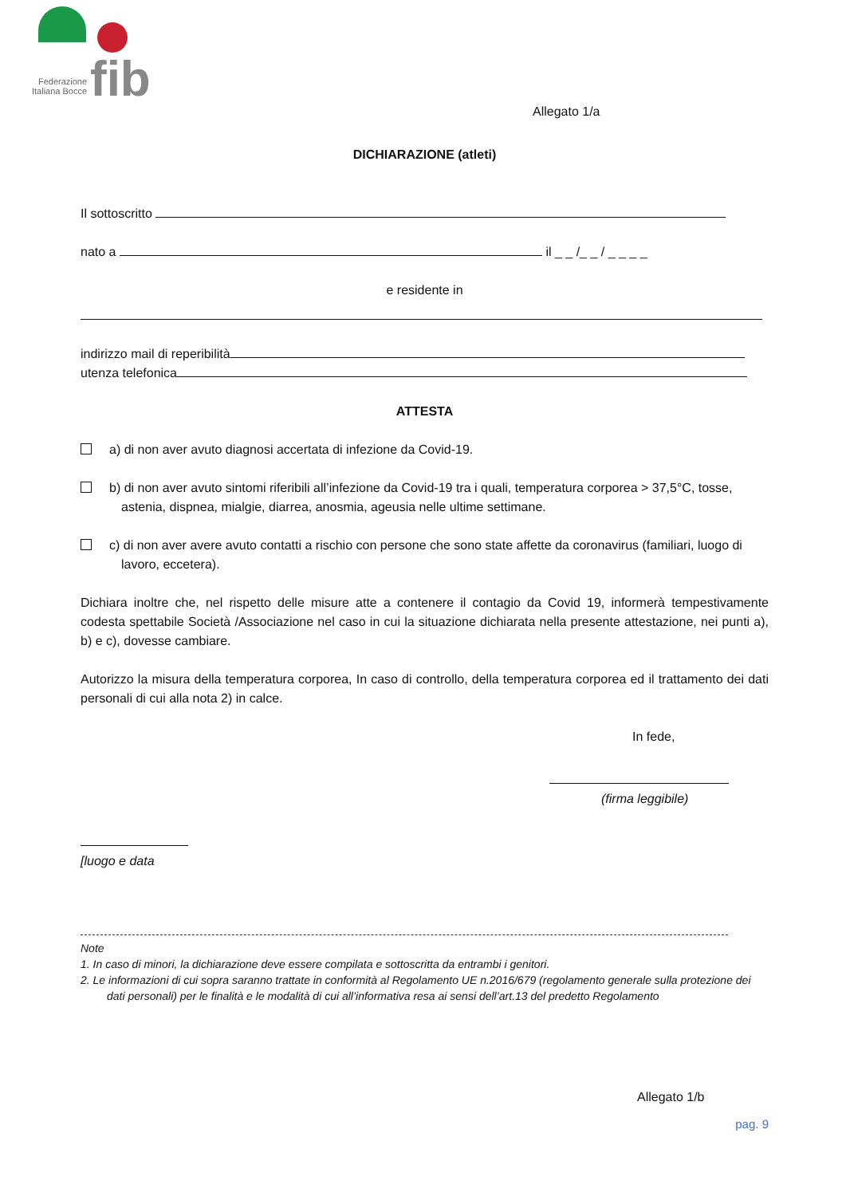fib
Federazione
Italiana Bocce
Allegato 1/a
DICHIARAZIONE (atleti)
Il sottoscritto
nato a il _ _ /_ _ / _ _ _ _
e residente in
indirizzo mail di reperibilità
utenza telefonica
ATTESTA
a) di non aver avuto diagnosi accertata di infezione da Covid-19.
b) di non aver avuto sintomi riferibili all’infezione da Covid-19 tra i quali, temperatura corporea > 37,5°C, tosse, astenia, dispnea, mialgie, diarrea, anosmia, ageusia nelle ultime settimane.
c) di non aver avere avuto contatti a rischio con persone che sono state affette da coronavirus (familiari, luogo di lavoro, eccetera).
Dichiara inoltre che, nel rispetto delle misure atte a contenere il contagio da Covid 19, informerà tempestivamente codesta spettabile Società /Associazione nel caso in cui la situazione dichiarata nella presente attestazione, nei punti a), b) e c), dovesse cambiare.
Autorizzo la misura della temperatura corporea, In caso di controllo, della temperatura corporea ed il trattamento dei dati personali di cui alla nota 2) in calce.
In fede,
(firma leggibile)
[luogo e data
Note
1. In caso di minori, la dichiarazione deve essere compilata e sottoscritta da entrambi i genitori.
2. Le informazioni di cui sopra saranno trattate in conformità al Regolamento UE n.2016/679 (regolamento generale sulla protezione dei dati personali) per le finalità e le modalità di cui all’informativa resa ai sensi dell’art.13 del predetto Regolamento
Allegato 1/b
pag. 9